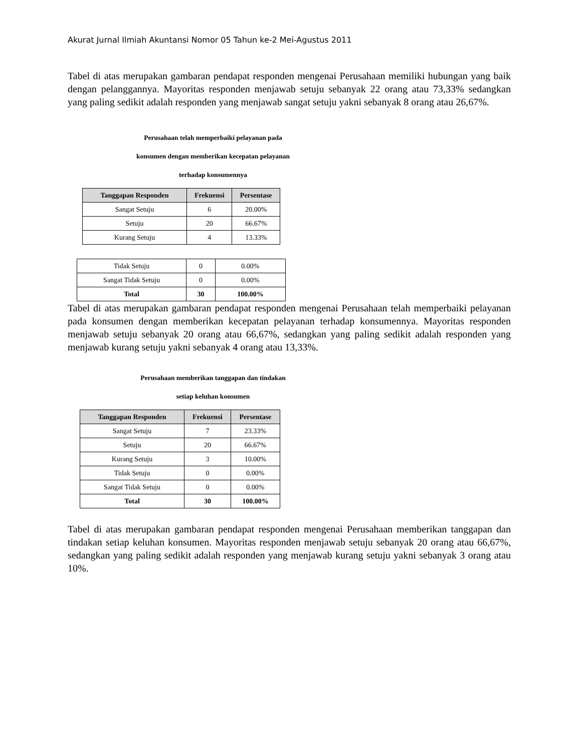Akurat Jurnal Ilmiah Akuntansi Nomor 05 Tahun ke-2 Mei-Agustus 2011
Tabel di atas merupakan gambaran pendapat responden mengenai Perusahaan memiliki hubungan yang baik dengan pelanggannya. Mayoritas responden menjawab setuju sebanyak 22 orang atau 73,33% sedangkan yang paling sedikit adalah responden yang menjawab sangat setuju yakni sebanyak 8 orang atau 26,67%.
Perusahaan telah memperbaiki pelayanan pada
konsumen dengan memberikan kecepatan pelayanan
terhadap konsumennya
| Tanggapan Responden | Frekuensi | Persentase |
| --- | --- | --- |
| Sangat Setuju | 6 | 20.00% |
| Setuju | 20 | 66.67% |
| Kurang Setuju | 4 | 13.33% |
| Tidak Setuju | 0 | 0.00% |
| Sangat Tidak Setuju | 0 | 0.00% |
| Total | 30 | 100.00% |
Tabel di atas merupakan gambaran pendapat responden mengenai Perusahaan telah memperbaiki pelayanan pada konsumen dengan memberikan kecepatan pelayanan terhadap konsumennya. Mayoritas responden menjawab setuju sebanyak 20 orang atau 66,67%, sedangkan yang paling sedikit adalah responden yang menjawab kurang setuju yakni sebanyak 4 orang atau 13,33%.
Perusahaan memberikan tanggapan dan tindakan
setiap keluhan konsumen
| Tanggapan Responden | Frekuensi | Persentase |
| --- | --- | --- |
| Sangat Setuju | 7 | 23.33% |
| Setuju | 20 | 66.67% |
| Kurang Setuju | 3 | 10.00% |
| Tidak Setuju | 0 | 0.00% |
| Sangat Tidak Setuju | 0 | 0.00% |
| Total | 30 | 100.00% |
Tabel di atas merupakan gambaran pendapat responden mengenai Perusahaan memberikan tanggapan dan tindakan setiap keluhan konsumen. Mayoritas responden menjawab setuju sebanyak 20 orang atau 66,67%, sedangkan yang paling sedikit adalah responden yang menjawab kurang setuju yakni sebanyak 3 orang atau 10%.